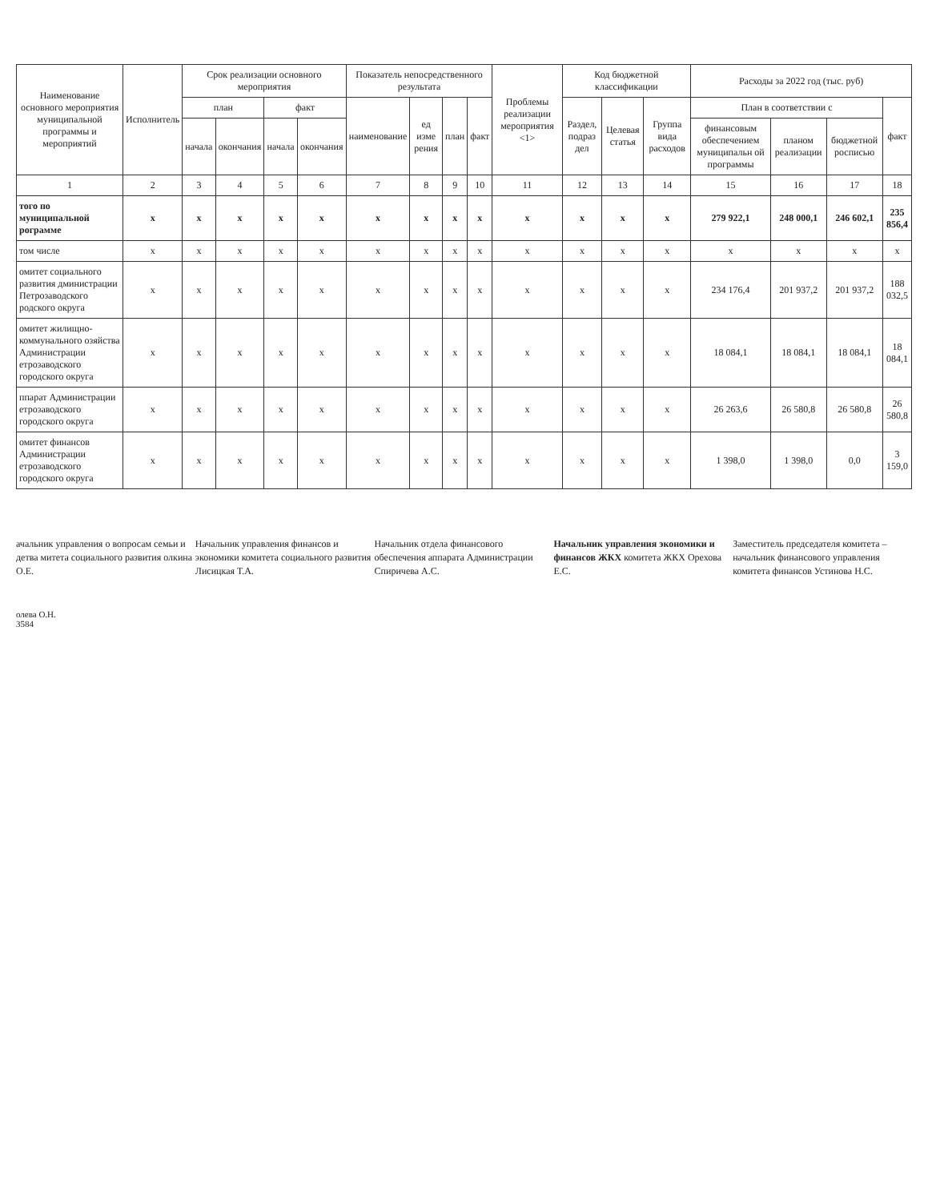| Наименование основного мероприятия муниципальной программы и мероприятий | Исполнитель | Срок реализации основного мероприятия | | | | Показатель непосредственного результата | | | | Проблемы реализации мероприятия <1> | Код бюджетной классификации | | | Расходы за 2022 год (тыс. руб) | | | |
| --- | --- | --- | --- | --- | --- | --- | --- | --- | --- | --- | --- | --- | --- | --- | --- | --- | --- |
| | | план | | факт | | наименование | ед изме рения | план | факт | | Раздел, подраз дел | Целевая статья | Группа вида расходов | План в соответствии с | | | факт |
| | | начала | окончания | начала | окончания | | | | | | | | | финансовым обеспечением муниципальн ой программы | планом реализации | бюджетной росписью | |
| 1 | 2 | 3 | 4 | 5 | 6 | 7 | 8 | 9 | 10 | 11 | 12 | 13 | 14 | 15 | 16 | 17 | 18 |
| того по муниципальной рограмме | x | x | x | x | x | x | x | x | x | x | x | x | x | 279 922,1 | 248 000,1 | 246 602,1 | 235 856,4 |
| том числе | x | x | x | x | x | x | x | x | x | x | x | x | x | x | x | x | x |
| омитет социального развития дминистрации Петрозаводского родского округа | x | x | x | x | x | x | x | x | x | x | x | x | x | 234 176,4 | 201 937,2 | 201 937,2 | 188 032,5 |
| омитет жилищно-коммунального озяйства Администрации етрозаводского городского округа | x | x | x | x | x | x | x | x | x | x | x | x | x | 18 084,1 | 18 084,1 | 18 084,1 | 18 084,1 |
| ппарат Администрации етрозаводского городского округа | x | x | x | x | x | x | x | x | x | x | x | x | x | 26 263,6 | 26 580,8 | 26 580,8 | 26 580,8 |
| омитет финансов Администрации етрозаводского городского округа | x | x | x | x | x | x | x | x | x | x | x | x | x | 1 398,0 | 1 398,0 | 0,0 | 3 159,0 |
ачальник управления о вопросам семьи и детва митета социального развития олкина О.Е.
Начальник управления финансов и экономики комитета социального развития Лисицкая Т.А.
Начальник отдела финансового обеспечения аппарата Администрации Спиричева А.С.
Начальник управления экономики и финансов ЖКХ комитета ЖКХ Орехова Е.С.
Заместитель председателя комитета – начальник финансового управления комитета финансов Устинова Н.С.
олева О.Н.
3584